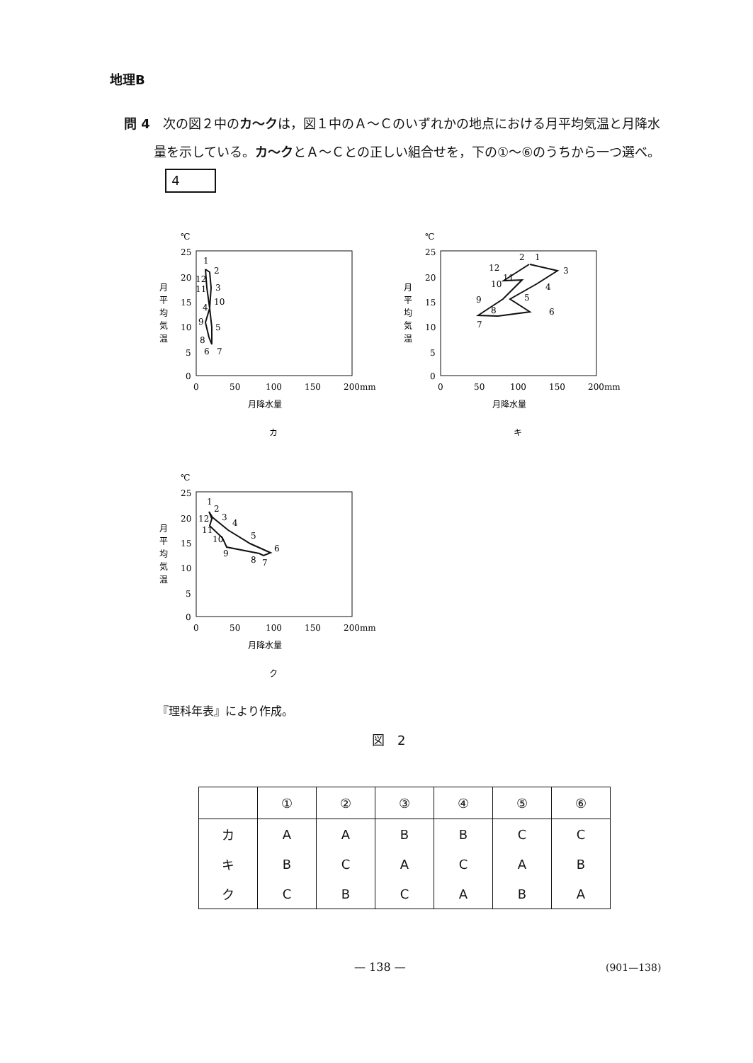地理B
問 4　次の図２中のカ〜クは，図１中のＡ〜Ｃのいずれかの地点における月平均気温と月降水量を示している。カ〜クとＡ〜Ｃとの正しい組合せを，下の①〜⑥のうちから一つ選べ。 4
℃
25
20
15
10
5
0
月
平
均
気
温
0
50
100
150
200mm
月降水量
カ
1
2
3
10
4
9
5
8
6
7
12
11
℃
25
20
15
10
5
0
月
平
均
気
温
0
50
100
150
200mm
月降水量
キ
2
1
3
4
5
6
7
8
9
10
11
12
℃
25
20
15
10
5
0
月
平
均
気
温
0
50
100
150
200mm
月降水量
ク
1
2
3
4
5
6
7
8
9
10
11
12
『理科年表』により作成。
図　2
| | ① | ② | ③ | ④ | ⑤ | ⑥ |
| --- | --- | --- | --- | --- | --- | --- |
| カ | A | A | B | B | C | C |
| キ | B | C | A | C | A | B |
| ク | C | B | C | A | B | A |
— 138 — (901—138)